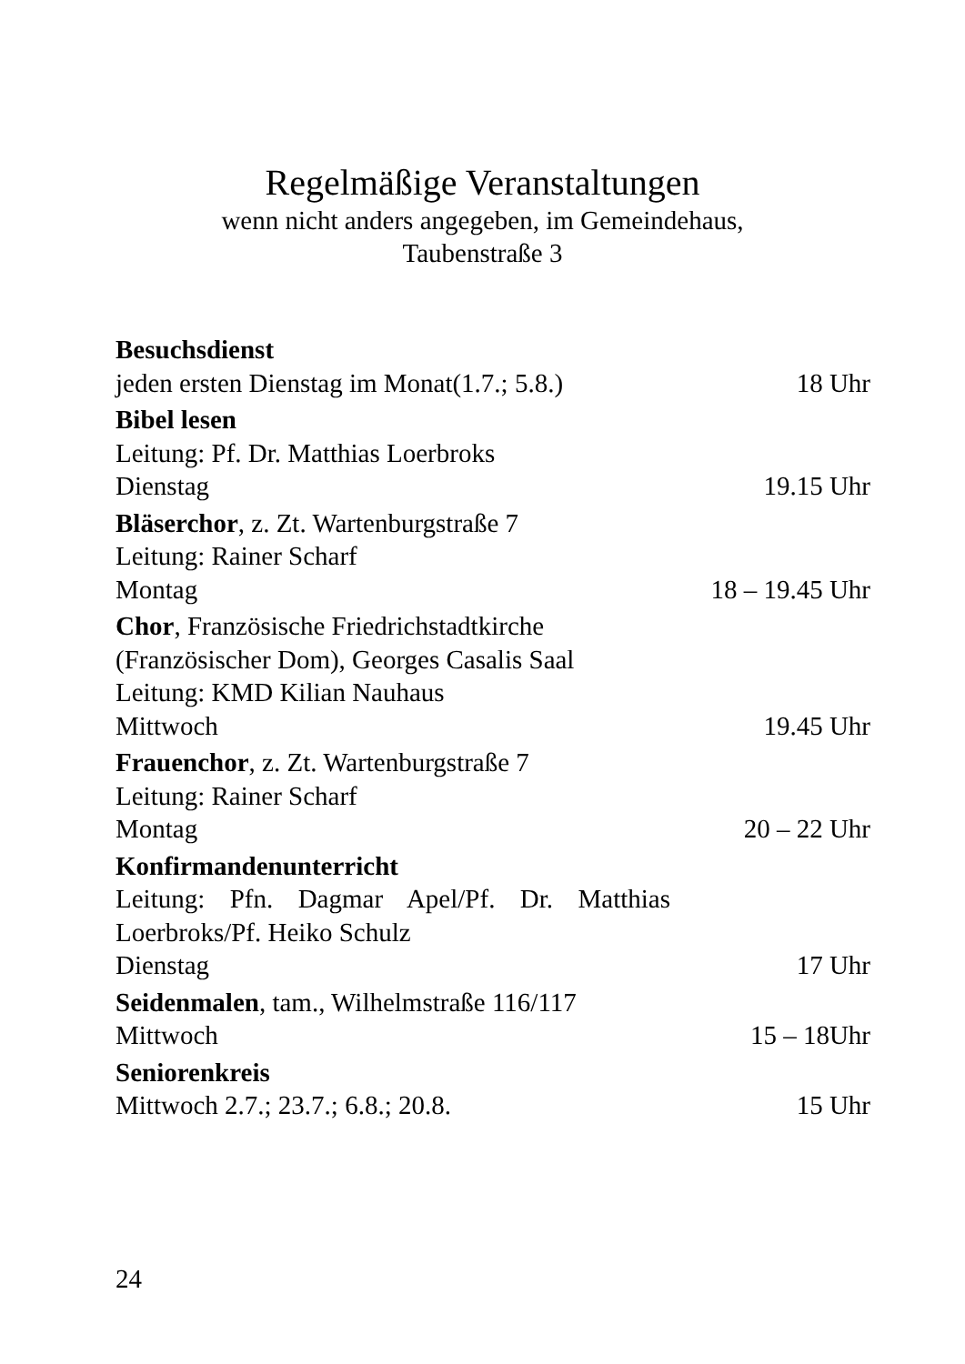Regelmäßige Veranstaltungen
wenn nicht anders angegeben, im Gemeindehaus,
Taubenstraße 3
Besuchsdienst
jeden ersten Dienstag im Monat(1.7.; 5.8.) 18 Uhr
Bibel lesen
Leitung: Pf. Dr. Matthias Loerbroks
Dienstag 19.15 Uhr
Bläserchor, z. Zt. Wartenburgstraße 7
Leitung: Rainer Scharf
Montag 18 – 19.45 Uhr
Chor, Französische Friedrichstadtkirche
(Französischer Dom), Georges Casalis Saal
Leitung: KMD Kilian Nauhaus
Mittwoch 19.45 Uhr
Frauenchor, z. Zt. Wartenburgstraße 7
Leitung: Rainer Scharf
Montag 20 – 22 Uhr
Konfirmandenunterricht
Leitung: Pfn. Dagmar Apel/Pf. Dr. Matthias Loerbroks/Pf. Heiko Schulz
Dienstag 17 Uhr
Seidenmalen, tam., Wilhelmstraße 116/117
Mittwoch 15 – 18Uhr
Seniorenkreis
Mittwoch 2.7.; 23.7.; 6.8.; 20.8. 15 Uhr
24